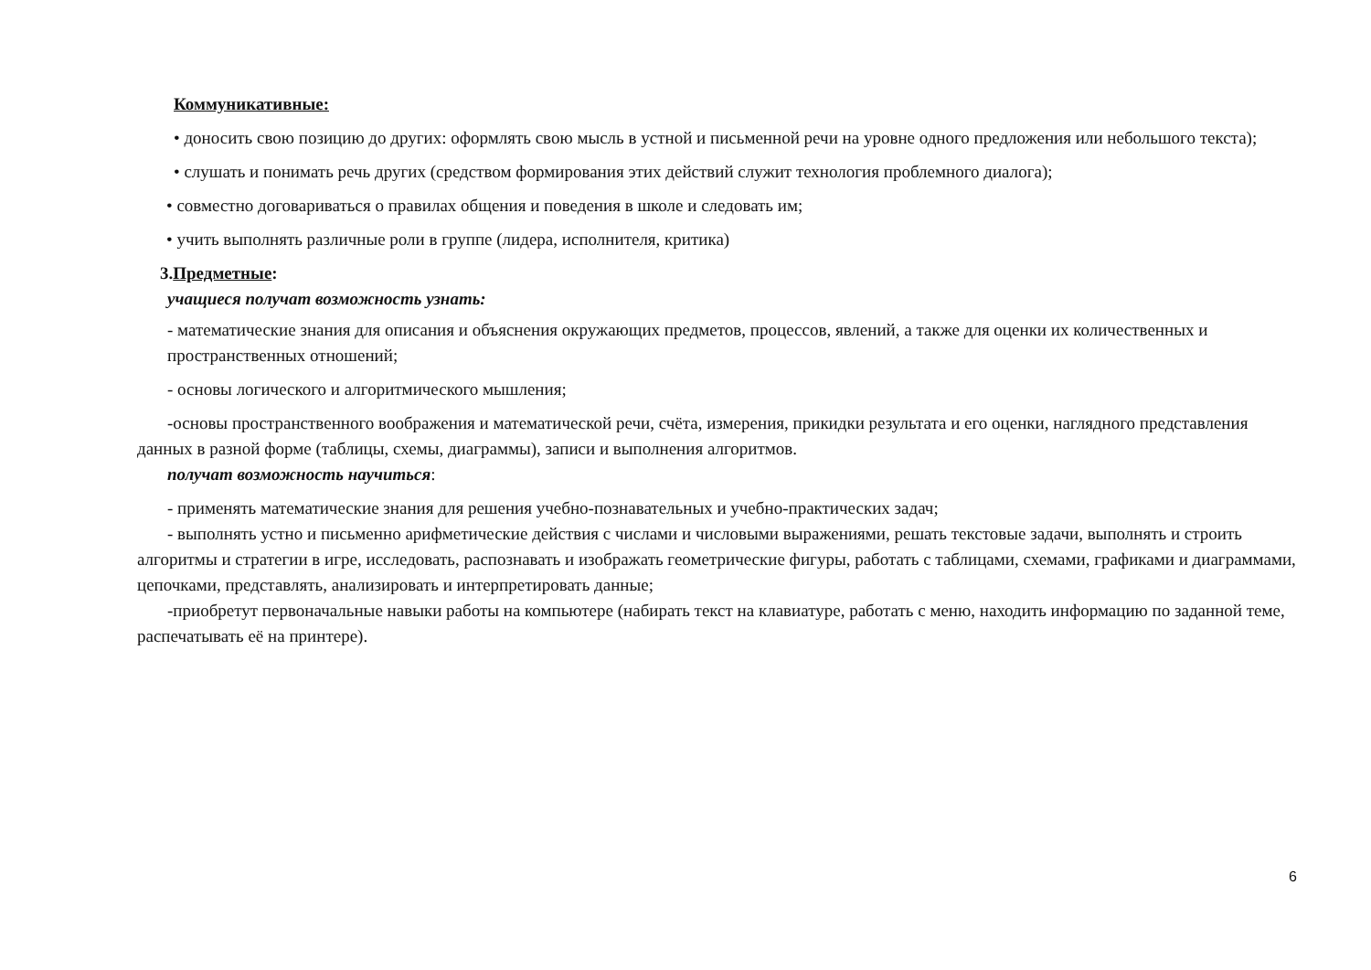Коммуникативные:
• доносить свою позицию до других: оформлять свою мысль в устной и письменной речи на уровне одного предложения или небольшого текста);
• слушать и понимать речь других (средством формирования этих действий служит технология проблемного диалога);
• совместно договариваться о правилах общения и поведения в школе и следовать им;
• учить выполнять различные роли в группе (лидера, исполнителя, критика)
3.Предметные:
учащиеся получат возможность узнать:
- математические знания для описания и объяснения окружающих предметов, процессов, явлений, а также для оценки их количественных и пространственных отношений;
- основы логического и алгоритмического мышления;
-основы пространственного воображения и математической речи, счёта, измерения, прикидки результата и его оценки, наглядного представления данных в разной форме (таблицы, схемы, диаграммы), записи и выполнения алгоритмов.
получат возможность научиться:
- применять математические знания для решения учебно-познавательных и учебно-практических задач;
- выполнять устно и письменно арифметические действия с числами и числовыми выражениями, решать текстовые задачи, выполнять и строить алгоритмы и стратегии в игре, исследовать, распознавать и изображать геометрические фигуры, работать с таблицами, схемами, графиками и диаграммами, цепочками, представлять, анализировать и интерпретировать данные;
-приобретут первоначальные навыки работы на компьютере (набирать текст на клавиатуре, работать с меню, находить информацию по заданной теме, распечатывать её на принтере).
6